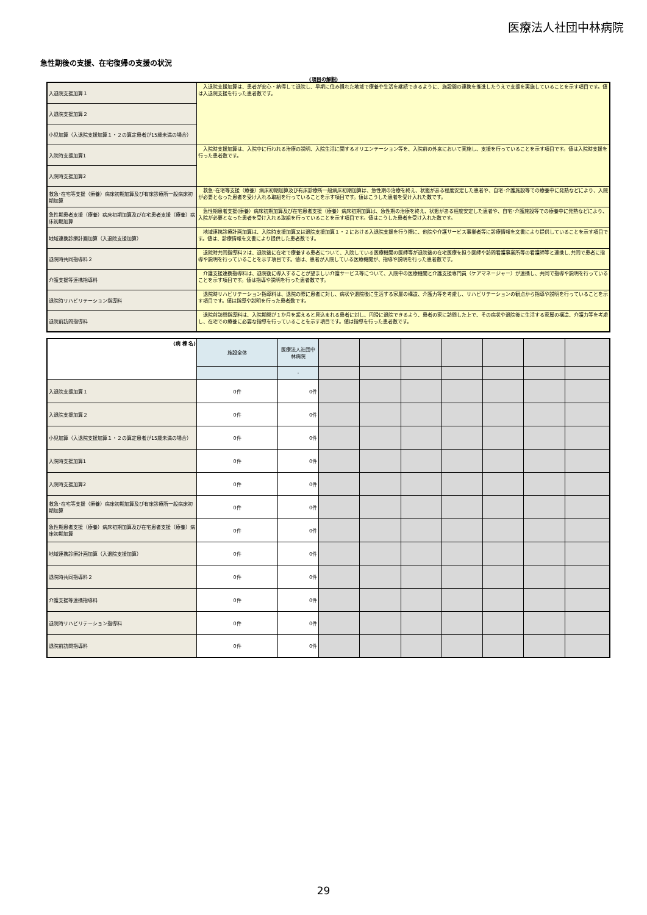医療法人社団中林病院
急性期後の支援、在宅復帰の支援の状況
(項目の解説)
| 入退院支援加算１ | 入退院支援加算は、患者が安心・納得して退院し、早期に住み慣れた地域で療養や生活を継続できるように、施設間の連携を推進したうえで支援を実施していることを示す項目です。値は入退院支援を行った患者数です。 |
| 入退院支援加算２ | |
| 小児加算（入退院支援加算１・２の算定患者が15歳未満の場合） | |
| 入院時支援加算1 | 入院時支援加算は、入院中に行われる治療の説明、入院生活に関するオリエンテーション等を、入院前の外来において実施し、支援を行っていることを示す項目です。値は入院時支援を行った患者数です。 |
| 入院時支援加算2 | |
| 救急･在宅等支援（療養）病床初期加算及び有床診療所一般病床初期加算 | 救急･在宅等支援（療養）病床初期加算及び有床診療所一般病床初期加算は、急性期の治療を終え、状態がある程度安定した患者や、自宅･介護施設等での療養中に発熱などにより、入院が必要となった患者を受け入れる取組を行っていることを示す項目です。値はこうした患者を受け入れた数です。 |
| 急性期患者支援（療養）病床初期加算及び在宅患者支援（療養）病床初期加算 | 急性期患者支援(療養）病床初期加算及び在宅患者支援（療養）病床初期加算は、急性期の治療を終え、状態がある程度安定した患者や、自宅･介護施設等での療養中に発熱などにより、入院が必要となった患者を受け入れる取組を行っていることを示す項目です。値はこうした患者を受け入れた数です。 |
| 地域連携診療計画加算（入退院支援加算） | 地域連携診療計画加算は、入院時支援加算又は退院支援加算１・２における入退院支援を行う際に、他院や介護サービス事業者等に診療情報を文書により提供していることを示す項目です。値は、診療情報を文書により提供した患者数です。 |
| 退院時共同指導料２ | 退院時共同指導料２は、退院後に在宅で療養する患者について、入院している医療機関の医師等が退院後の在宅医療を担う医師や訪問看護事業所等の看護師等と連携し,共同で患者に指導や説明を行っていることを示す項目です。値は、患者が入院している医療機関が、指導や説明を行った患者数です。 |
| 介護支援等連携指導料 | 介護支援連携指導料は、退院後に導入することが望ましい介護サービス等について、入院中の医療機関と介護支援専門員（ケアマネージャー）が連携し、共同で指導や説明を行っていることを示す項目です。値は指導や説明を行った患者数です。 |
| 退院時リハビリテーション指導料 | 退院時リハビリテーション指導料は、退院の際に患者に対し、病状や退院後に生活する家屋の構造、介護力等を考慮し、リハビリテーションの観点から指導や説明を行っていることを示す項目です。値は指導や説明を行った患者数です。 |
| 退院前訪問指導料 | 退院前訪問指導料は、入院期間が１か月を超えると見込まれる患者に対し、円滑に退院できるよう、患者の家に訪問した上で、その病状や退院後に生活する家屋の構造、介護力等を考慮し、在宅での療養に必要な指導を行っていることを示す項目です。値は指導を行った患者数です。 |
| (病 棟 名) | 施設全体 | 医療法人社団中林病院 | | | | | | | |
| | | - | | | | | | | |
| 入退院支援加算１ | 0件 | 0件 | | | | | | | |
| 入退院支援加算２ | 0件 | 0件 | | | | | | | |
| 小児加算（入退院支援加算１・２の算定患者が15歳未満の場合） | 0件 | 0件 | | | | | | | |
| 入院時支援加算1 | 0件 | 0件 | | | | | | | |
| 入院時支援加算2 | 0件 | 0件 | | | | | | | |
| 救急･在宅等支援（療養）病床初期加算及び有床診療所一般病床初期加算 | 0件 | 0件 | | | | | | | |
| 急性期患者支援（療養）病床初期加算及び在宅患者支援（療養）病床初期加算 | 0件 | 0件 | | | | | | | |
| 地域連携診療計画加算（入退院支援加算） | 0件 | 0件 | | | | | | | |
| 退院時共同指導料２ | 0件 | 0件 | | | | | | | |
| 介護支援等連携指導料 | 0件 | 0件 | | | | | | | |
| 退院時リハビリテーション指導料 | 0件 | 0件 | | | | | | | |
| 退院前訪問指導料 | 0件 | 0件 | | | | | | | |
29